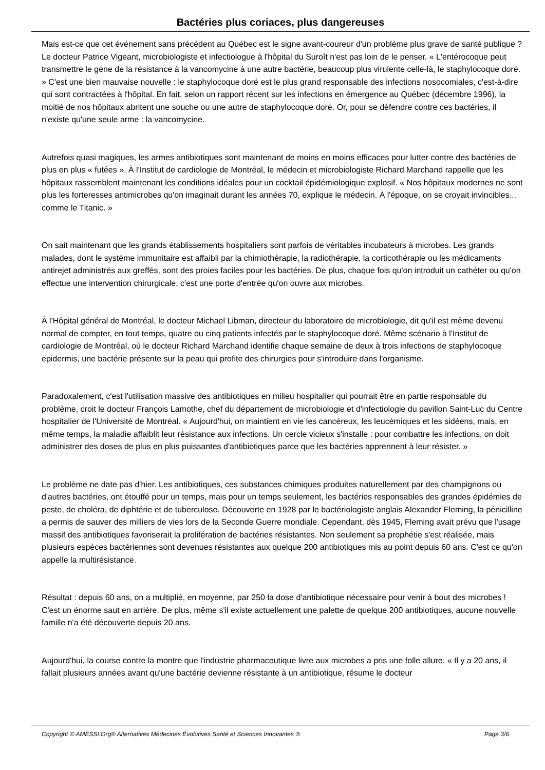Bactéries plus coriaces, plus dangereuses
Mais est-ce que cet événement sans précédent au Québec est le signe avant-coureur d'un problème plus grave de santé publique ? Le docteur Patrice Vigeant, microbiologiste et infectiologue à l'hôpital du Suroît n'est pas loin de le penser. « L'entérocoque peut transmettre le gène de la résistance à la vancomycine à une autre bactérie, beaucoup plus virulente celle-là, le staphylocoque doré. » C'est une bien mauvaise nouvelle : le staphylocoque doré est le plus grand responsable des infections nosocomiales, c'est-à-dire qui sont contractées à l'hôpital. En fait, selon un rapport récent sur les infections en émergence au Québec (décembre 1996), la moitié de nos hôpitaux abritent une souche ou une autre de staphylocoque doré. Or, pour se défendre contre ces bactéries, il n'existe qu'une seule arme : la vancomycine.
Autrefois quasi magiques, les armes antibiotiques sont maintenant de moins en moins efficaces pour lutter contre des bactéries de plus en plus « futées ». À l'Institut de cardiologie de Montréal, le médecin et microbiologiste Richard Marchand rappelle que les hôpitaux rassemblent maintenant les conditions idéales pour un cocktail épidémiologique explosif. « Nos hôpitaux modernes ne sont plus les forteresses antimicrobes qu'on imaginait durant les années 70, explique le médecin. À l'époque, on se croyait invincibles... comme le Titanic. »
On sait maintenant que les grands établissements hospitaliers sont parfois de véritables incubateurs à microbes. Les grands malades, dont le système immunitaire est affaibli par la chimiothérapie, la radiothérapie, la corticothérapie ou les médicaments antirejet administrés aux greffés, sont des proies faciles pour les bactéries. De plus, chaque fois qu'on introduit un cathéter ou qu'on effectue une intervention chirurgicale, c'est une porte d'entrée qu'on ouvre aux microbes.
À l'Hôpital général de Montréal, le docteur Michael Libman, directeur du laboratoire de microbiologie, dit qu'il est même devenu normal de compter, en tout temps, quatre ou cinq patients infectés par le staphylocoque doré. Même scénario à l'Institut de cardiologie de Montréal, où le docteur Richard Marchand identifie chaque semaine de deux à trois infections de staphylocoque epidermis, une bactérie présente sur la peau qui profite des chirurgies pour s'introduire dans l'organisme.
Paradoxalement, c'est l'utilisation massive des antibiotiques en milieu hospitalier qui pourrait être en partie responsable du problème, croit le docteur François Lamothe, chef du département de microbiologie et d'infectiologie du pavillon Saint-Luc du Centre hospitalier de l'Université de Montréal. « Aujourd'hui, on maintient en vie les cancéreux, les leucémiques et les sidéens, mais, en même temps, la maladie affaiblit leur résistance aux infections. Un cercle vicieux s'installe : pour combattre les infections, on doit administrer des doses de plus en plus puissantes d'antibiotiques parce que les bactéries apprennent à leur résister. »
Le problème ne date pas d'hier. Les antibiotiques, ces substances chimiques produites naturellement par des champignons ou d'autres bactéries, ont étouffé pour un temps, mais pour un temps seulement, les bactéries responsables des grandes épidémies de peste, de choléra, de diphtérie et de tuberculose. Découverte en 1928 par le bactériologiste anglais Alexander Fleming, la pénicilline a permis de sauver des milliers de vies lors de la Seconde Guerre mondiale. Cependant, dès 1945, Fleming avait prévu que l'usage massif des antibiotiques favoriserait la prolifération de bactéries résistantes. Non seulement sa prophétie s'est réalisée, mais plusieurs espèces bactériennes sont devenues résistantes aux quelque 200 antibiotiques mis au point depuis 60 ans. C'est ce qu'on appelle la multirésistance.
Résultat : depuis 60 ans, on a multiplié, en moyenne, par 250 la dose d'antibiotique nécessaire pour venir à bout des microbes ! C'est un énorme saut en arrière. De plus, même s'il existe actuellement une palette de quelque 200 antibiotiques, aucune nouvelle famille n'a été découverte depuis 20 ans.
Aujourd'hui, la course contre la montre que l'industrie pharmaceutique livre aux microbes a pris une folle allure. « Il y a 20 ans, il fallait plusieurs années avant qu'une bactérie devienne résistante à un antibiotique, résume le docteur
Copyright © AMESSI.Org® Alternatives Médecines Évolutives Santé et Sciences Innovantes ® Page 3/6